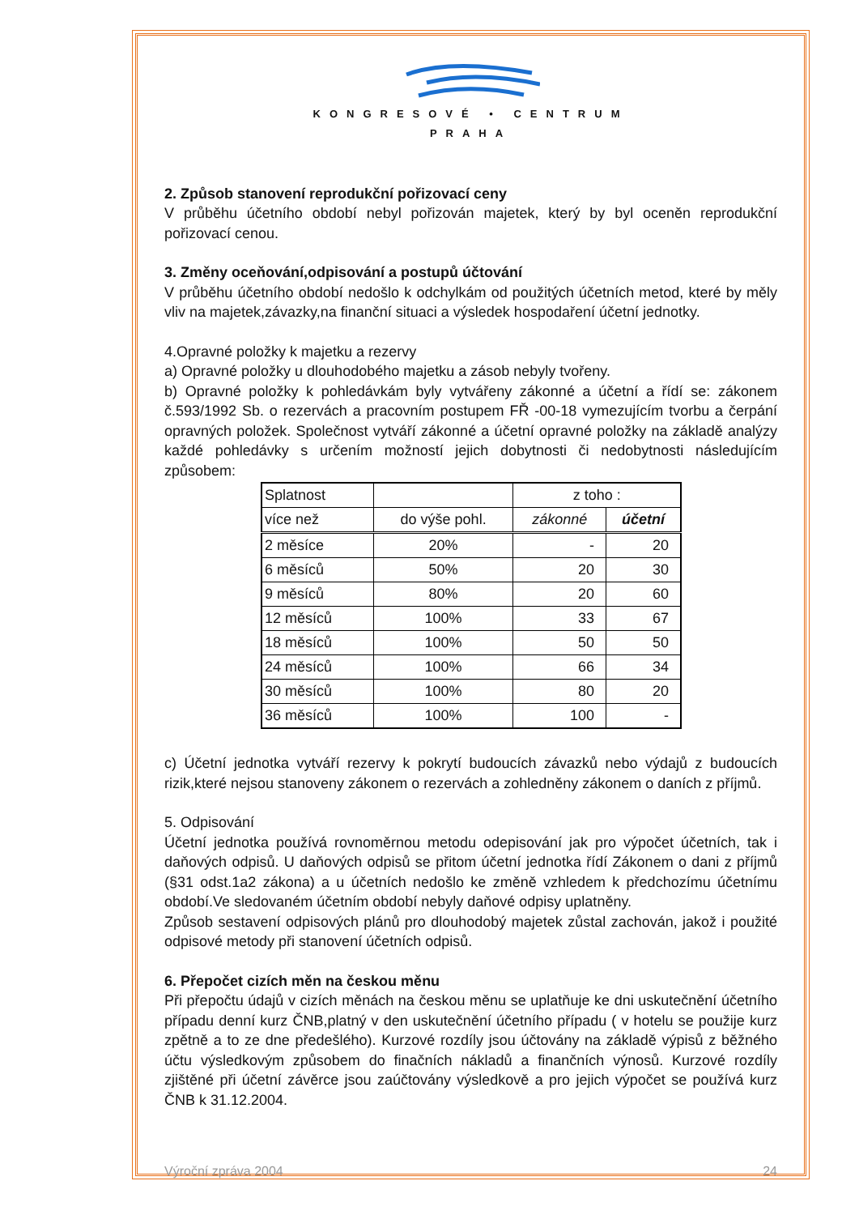KONGRESOVÉ • CENTRUM
PRAHA
2. Způsob stanovení reprodukční pořizovací ceny
V průběhu účetního období nebyl pořizován majetek, který by byl oceněn reprodukční pořizovací cenou.
3. Změny oceňování,odpisování a postupů účtování
V průběhu účetního období nedošlo k odchylkám od použitých účetních metod, které by měly vliv na majetek,závazky,na finanční situaci a výsledek hospodaření účetní jednotky.
4.Opravné položky k majetku a rezervy
a) Opravné položky u dlouhodobého majetku a zásob nebyly tvořeny.
b) Opravné položky k pohledávkám byly vytvářeny zákonné a účetní a řídí se: zákonem č.593/1992 Sb. o rezervách a pracovním postupem FŘ -00-18 vymezujícím tvorbu a čerpání opravných položek. Společnost vytváří zákonné a účetní opravné položky na základě analýzy každé pohledávky s určením možností jejich dobytnosti či nedobytnosti následujícím způsobem:
| Splatnost | | z toho : | |
| více než | do výše pohl. | zákonné | účetní |
| 2 měsíce | 20% | - | 20 |
| 6 měsíců | 50% | 20 | 30 |
| 9 měsíců | 80% | 20 | 60 |
| 12 měsíců | 100% | 33 | 67 |
| 18 měsíců | 100% | 50 | 50 |
| 24 měsíců | 100% | 66 | 34 |
| 30 měsíců | 100% | 80 | 20 |
| 36 měsíců | 100% | 100 | - |
c) Účetní jednotka vytváří rezervy k pokrytí budoucích závazků nebo výdajů z budoucích rizik,které nejsou stanoveny zákonem o rezervách a zohledněny zákonem o daních z příjmů.
5. Odpisování
Účetní jednotka používá rovnoměrnou metodu odepisování jak pro výpočet účetních, tak i daňových odpisů. U daňových odpisů se přitom účetní jednotka řídí Zákonem o dani z příjmů (§31 odst.1a2 zákona) a u účetních nedošlo ke změně vzhledem k předchozímu účetnímu období.Ve sledovaném účetním období nebyly daňové odpisy uplatněny.
Způsob sestavení odpisových plánů pro dlouhodobý majetek zůstal zachován, jakož i použité odpisové metody při stanovení účetních odpisů.
6. Přepočet cizích měn na českou měnu
Při přepočtu údajů v cizích měnách na českou měnu se uplatňuje ke dni uskutečnění účetního případu denní kurz ČNB,platný v den uskutečnění účetního případu ( v hotelu se použije kurz zpětně a to ze dne předešlého). Kurzové rozdíly jsou účtovány na základě výpisů z běžného účtu výsledkovým způsobem do finačních nákladů a finančních výnosů. Kurzové rozdíly zjištěné při účetní závěrce jsou zaúčtovány výsledkově a pro jejich výpočet se používá kurz ČNB k 31.12.2004.
Výroční zpráva 2004 24